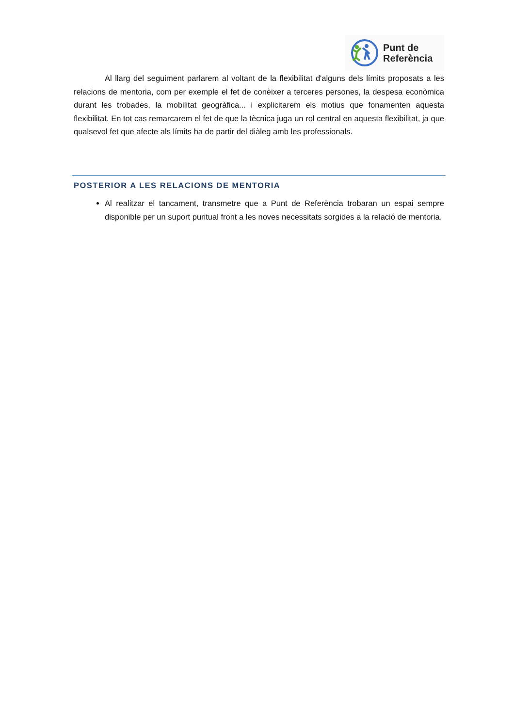Punt de
Referència
Al llarg del seguiment parlarem al voltant de la flexibilitat d'alguns dels límits proposats a les relacions de mentoria, com per exemple el fet de conèixer a terceres persones, la despesa econòmica durant les trobades, la mobilitat geogràfica... i explicitarem els motius que fonamenten aquesta flexibilitat. En tot cas remarcarem el fet de que la tècnica juga un rol central en aquesta flexibilitat, ja que qualsevol fet que afecte als límits ha de partir del diàleg amb les professionals.
POSTERIOR A LES RELACIONS DE MENTORIA
Al realitzar el tancament, transmetre que a Punt de Referència trobaran un espai sempre disponible per un suport puntual front a les noves necessitats sorgides a la relació de mentoria.